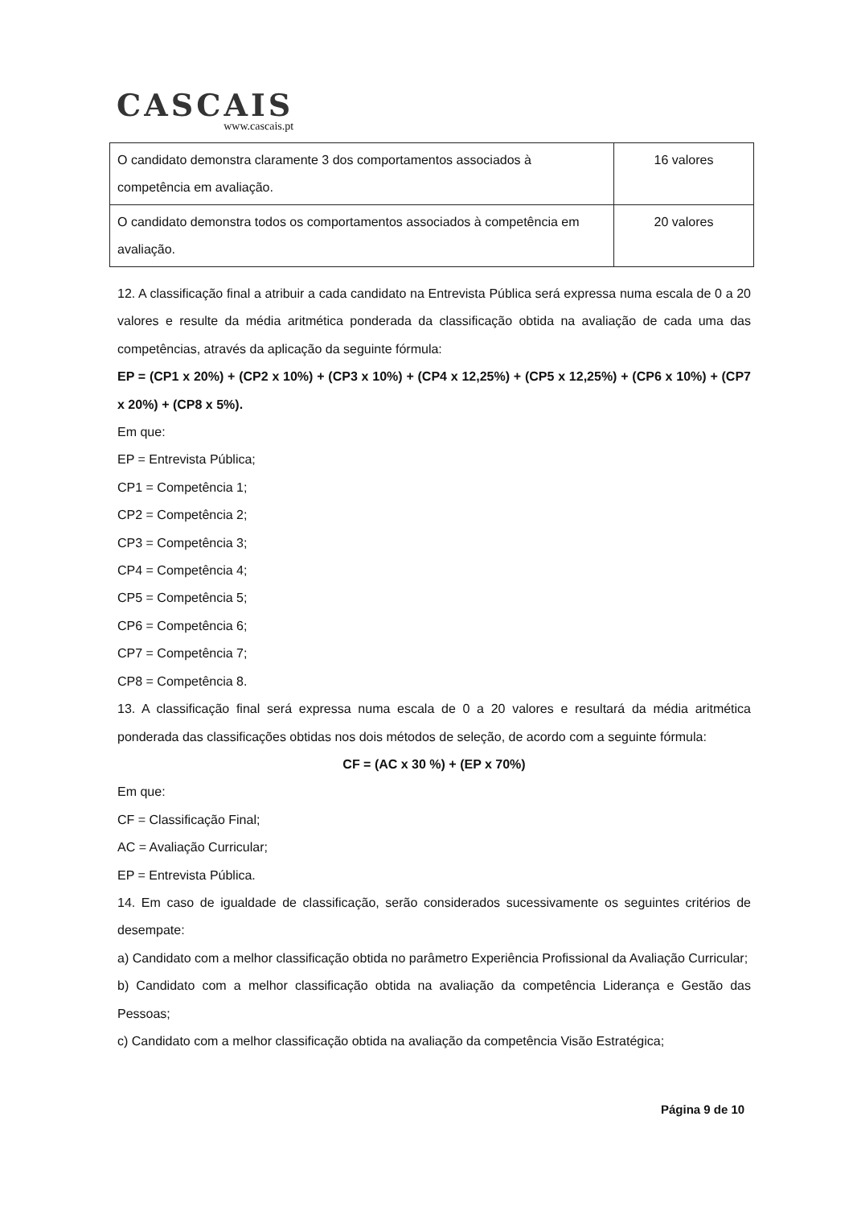CASCAIS
www.cascais.pt
| O candidato demonstra claramente 3 dos comportamentos associados à competência em avaliação. | 16 valores |
| O candidato demonstra todos os comportamentos associados à competência em avaliação. | 20 valores |
12. A classificação final a atribuir a cada candidato na Entrevista Pública será expressa numa escala de 0 a 20 valores e resulte da média aritmética ponderada da classificação obtida na avaliação de cada uma das competências, através da aplicação da seguinte fórmula:
EP = (CP1 x 20%) + (CP2 x 10%) + (CP3 x 10%) + (CP4 x 12,25%) + (CP5 x 12,25%) + (CP6 x 10%) + (CP7 x 20%) + (CP8 x 5%).
Em que:
EP = Entrevista Pública;
CP1 = Competência 1;
CP2 = Competência 2;
CP3 = Competência 3;
CP4 = Competência 4;
CP5 = Competência 5;
CP6 = Competência 6;
CP7 = Competência 7;
CP8 = Competência 8.
13. A classificação final será expressa numa escala de 0 a 20 valores e resultará da média aritmética ponderada das classificações obtidas nos dois métodos de seleção, de acordo com a seguinte fórmula:
CF = (AC x 30 %) + (EP x 70%)
Em que:
CF = Classificação Final;
AC = Avaliação Curricular;
EP = Entrevista Pública.
14. Em caso de igualdade de classificação, serão considerados sucessivamente os seguintes critérios de desempate:
a) Candidato com a melhor classificação obtida no parâmetro Experiência Profissional da Avaliação Curricular;
b) Candidato com a melhor classificação obtida na avaliação da competência Liderança e Gestão das Pessoas;
c) Candidato com a melhor classificação obtida na avaliação da competência Visão Estratégica;
Página 9 de 10